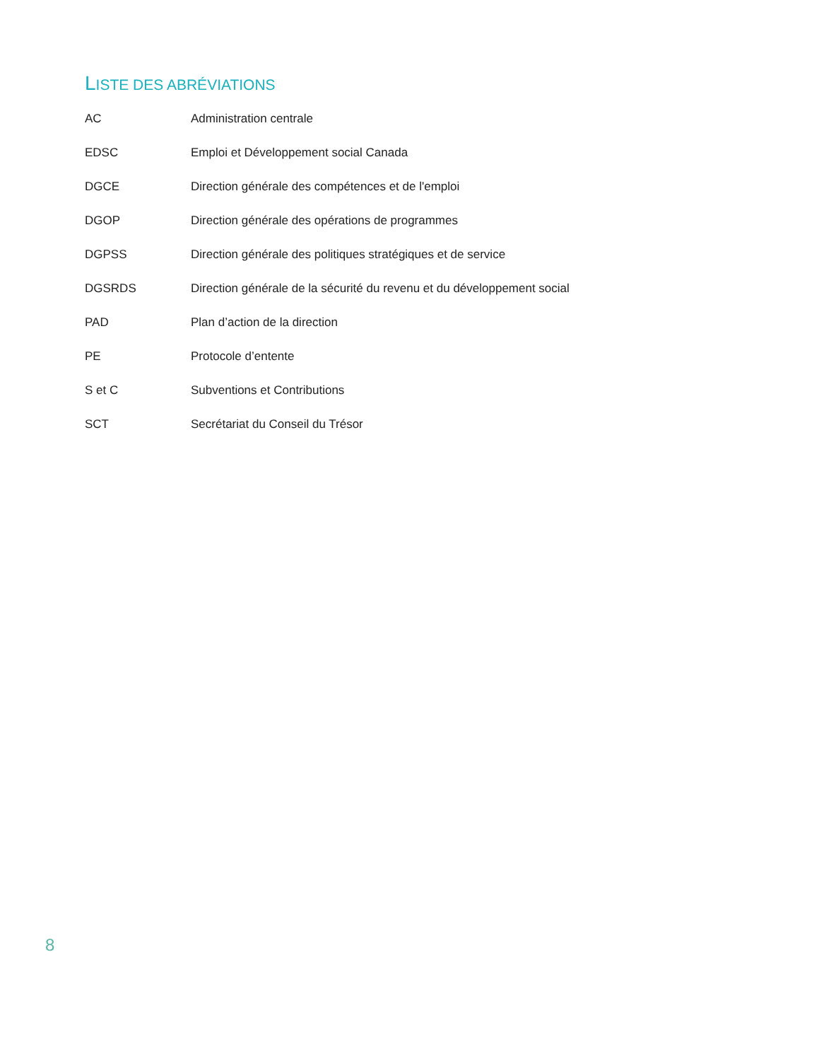LISTE DES ABRÉVIATIONS
| AC | Administration centrale |
| EDSC | Emploi et Développement social Canada |
| DGCE | Direction générale des compétences et de l'emploi |
| DGOP | Direction générale des opérations de programmes |
| DGPSS | Direction générale des politiques stratégiques et de service |
| DGSRDS | Direction générale de la sécurité du revenu et du développement social |
| PAD | Plan d’action de la direction |
| PE | Protocole d’entente |
| S et C | Subventions et Contributions |
| SCT | Secrétariat du Conseil du Trésor |
8